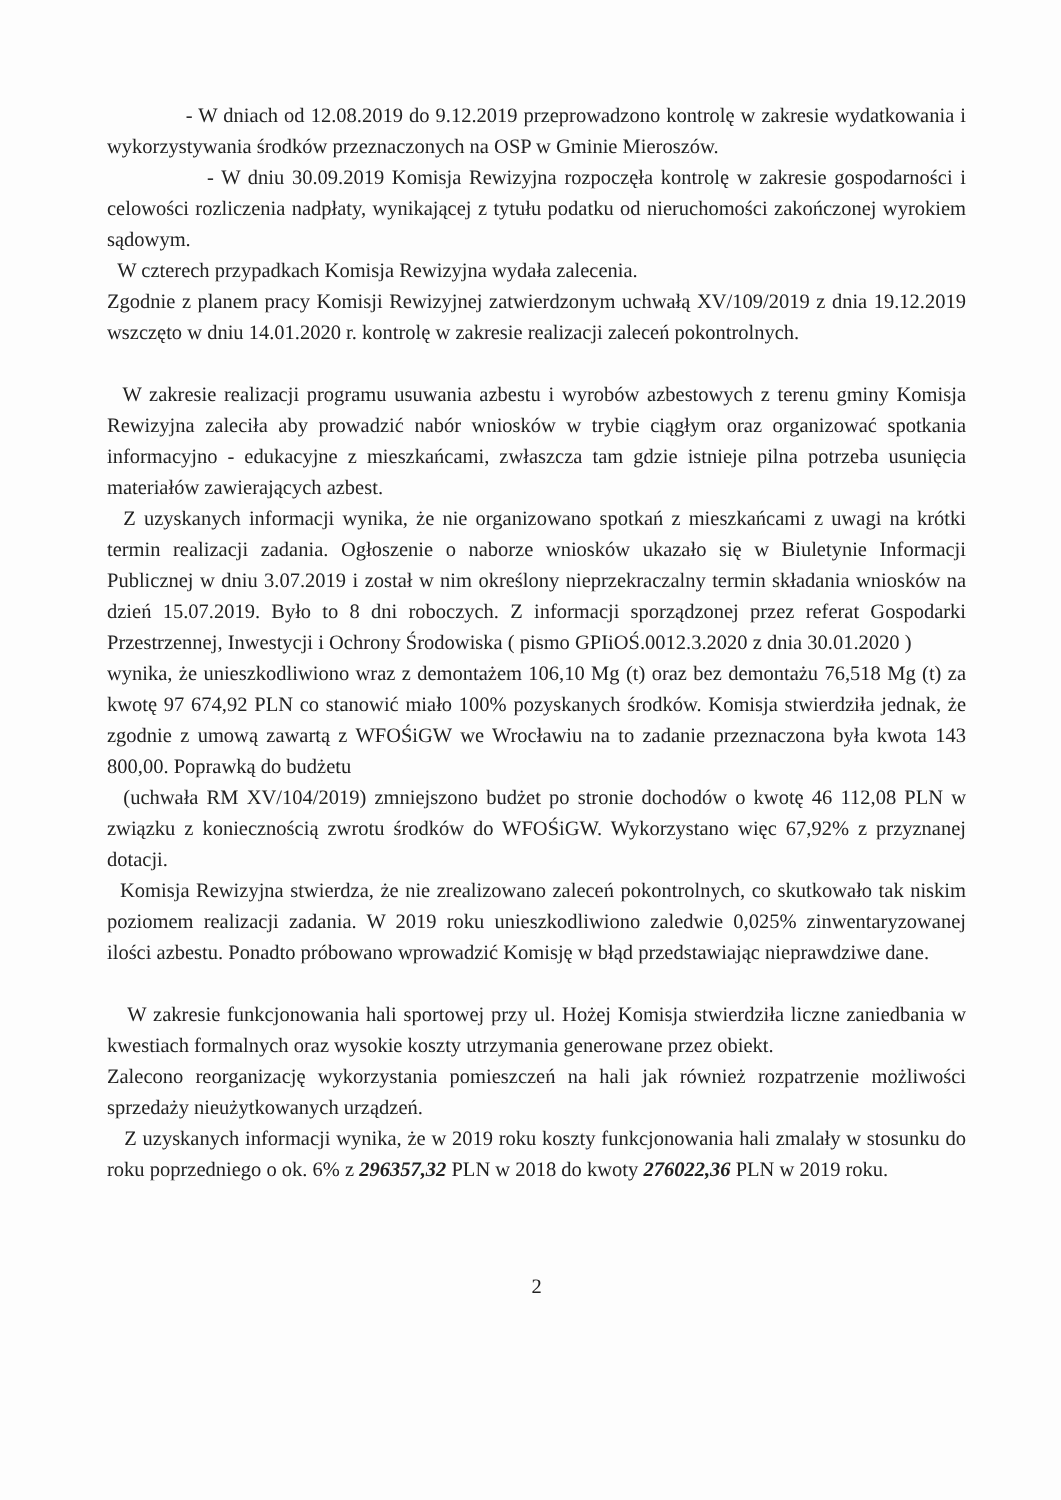- W dniach od 12.08.2019 do 9.12.2019 przeprowadzono kontrolę w zakresie wydatkowania i wykorzystywania środków przeznaczonych na OSP w Gminie Mieroszów.
- W dniu 30.09.2019 Komisja Rewizyjna rozpoczęła kontrolę w zakresie gospodarności i celowości rozliczenia nadpłaty, wynikającej z tytułu podatku od nieruchomości zakończonej wyrokiem sądowym.
W czterech przypadkach Komisja Rewizyjna wydała zalecenia.
Zgodnie z planem pracy Komisji Rewizyjnej zatwierdzonym uchwałą XV/109/2019 z dnia 19.12.2019 wszczęto w dniu 14.01.2020 r. kontrolę w zakresie realizacji zaleceń pokontrolnych.
W zakresie realizacji programu usuwania azbestu i wyrobów azbestowych z terenu gminy Komisja Rewizyjna zaleciła aby prowadzić nabór wniosków w trybie ciągłym oraz organizować spotkania informacyjno - edukacyjne z mieszkańcami, zwłaszcza tam gdzie istnieje pilna potrzeba usunięcia materiałów zawierających azbest.
Z uzyskanych informacji wynika, że nie organizowano spotkań z mieszkańcami z uwagi na krótki termin realizacji zadania. Ogłoszenie o naborze wniosków ukazało się w Biuletynie Informacji Publicznej w dniu 3.07.2019 i został w nim określony nieprzekraczalny termin składania wniosków na dzień 15.07.2019. Było to 8 dni roboczych. Z informacji sporządzonej przez referat Gospodarki Przestrzennej, Inwestycji i Ochrony Środowiska ( pismo GPIiOŚ.0012.3.2020 z dnia 30.01.2020 )
wynika, że unieszkodliwiono wraz z demontażem 106,10 Mg (t) oraz bez demontażu 76,518 Mg (t) za kwotę 97 674,92 PLN co stanowić miało 100% pozyskanych środków. Komisja stwierdziła jednak, że zgodnie z umową zawartą z WFOŚiGW we Wrocławiu na to zadanie przeznaczona była kwota 143 800,00. Poprawką do budżetu
(uchwała RM XV/104/2019) zmniejszono budżet po stronie dochodów o kwotę 46 112,08 PLN w związku z koniecznością zwrotu środków do WFOŚiGW. Wykorzystano więc 67,92% z przyznanej dotacji.
Komisja Rewizyjna stwierdza, że nie zrealizowano zaleceń pokontrolnych, co skutkowało tak niskim poziomem realizacji zadania. W 2019 roku unieszkodliwiono zaledwie 0,025% zinwentaryzowanej ilości azbestu. Ponadto próbowano wprowadzić Komisję w błąd przedstawiając nieprawdziwe dane.
W zakresie funkcjonowania hali sportowej przy ul. Hożej Komisja stwierdziła liczne zaniedbania w kwestiach formalnych oraz wysokie koszty utrzymania generowane przez obiekt.
Zalecono reorganizację wykorzystania pomieszczeń na hali jak również rozpatrzenie możliwości sprzedaży nieużytkowanych urządzeń.
Z uzyskanych informacji wynika, że w 2019 roku koszty funkcjonowania hali zmalały w stosunku do roku poprzedniego o ok. 6% z 296357,32 PLN w 2018 do kwoty 276022,36 PLN w 2019 roku.
2